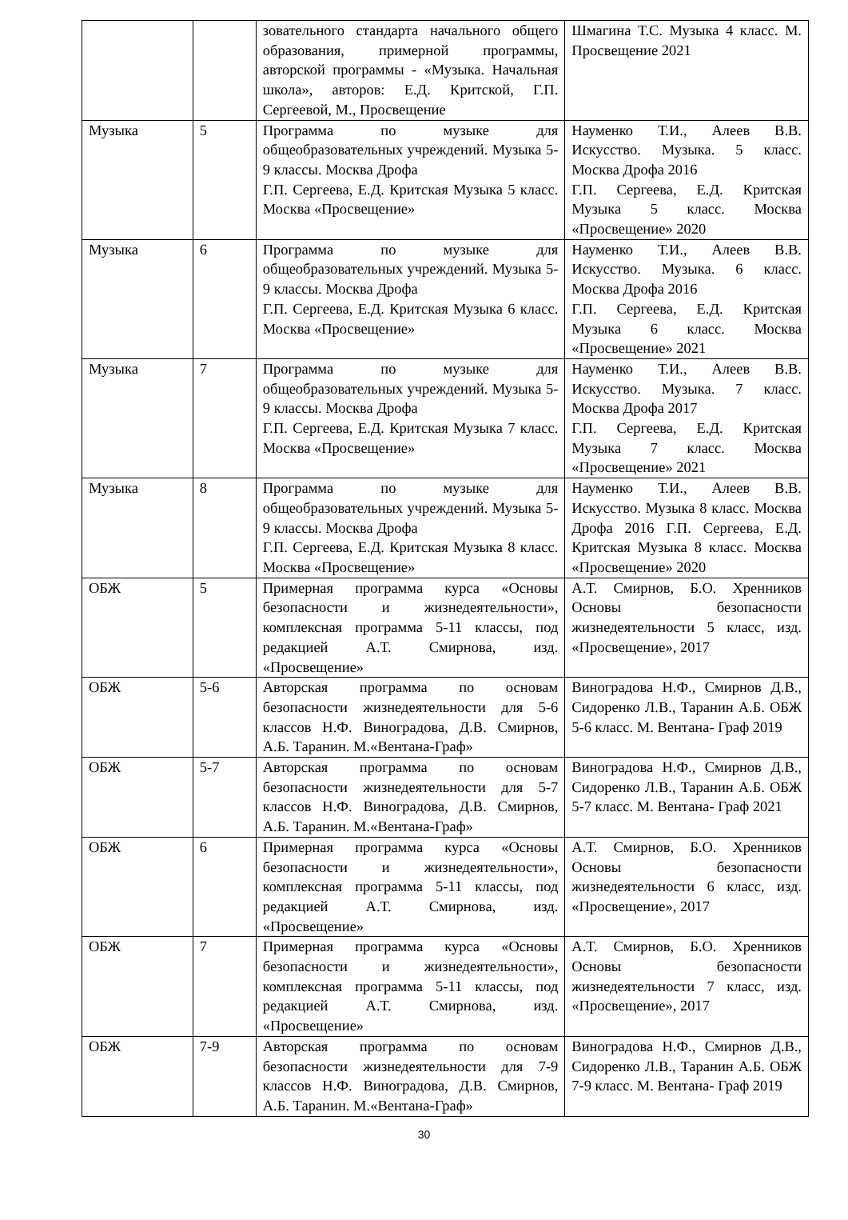| | | зовательного стандарта начального общего образования, примерной программы, авторской программы - «Музыка. Начальная школа», авторов: Е.Д. Критской, Г.П. Сергеевой, М., Просвещение | Шмагина Т.С. Музыка 4 класс. М. Просвещение 2021 |
| Музыка | 5 | Программа по музыке для общеобразовательных учреждений. Музыка 5-9 классы. Москва Дрофа Г.П. Сергеева, Е.Д. Критская Музыка 5 класс. Москва «Просвещение» | Науменко Т.И., Алеев В.В. Искусство. Музыка. 5 класс. Москва Дрофа 2016 Г.П. Сергеева, Е.Д. Критская Музыка 5 класс. Москва «Просвещение» 2020 |
| Музыка | 6 | Программа по музыке для общеобразовательных учреждений. Музыка 5-9 классы. Москва Дрофа Г.П. Сергеева, Е.Д. Критская Музыка 6 класс. Москва «Просвещение» | Науменко Т.И., Алеев В.В. Искусство. Музыка. 6 класс. Москва Дрофа 2016 Г.П. Сергеева, Е.Д. Критская Музыка 6 класс. Москва «Просвещение» 2021 |
| Музыка | 7 | Программа по музыке для общеобразовательных учреждений. Музыка 5-9 классы. Москва Дрофа Г.П. Сергеева, Е.Д. Критская Музыка 7 класс. Москва «Просвещение» | Науменко Т.И., Алеев В.В. Искусство. Музыка. 7 класс. Москва Дрофа 2017 Г.П. Сергеева, Е.Д. Критская Музыка 7 класс. Москва «Просвещение» 2021 |
| Музыка | 8 | Программа по музыке для общеобразовательных учреждений. Музыка 5-9 классы. Москва Дрофа Г.П. Сергеева, Е.Д. Критская Музыка 8 класс. Москва «Просвещение» | Науменко Т.И., Алеев В.В. Искусство. Музыка 8 класс. Москва Дрофа 2016 Г.П. Сергеева, Е.Д. Критская Музыка 8 класс. Москва «Просвещение» 2020 |
| ОБЖ | 5 | Примерная программа курса «Основы безопасности и жизнедеятельности», комплексная программа 5-11 классы, под редакцией А.Т. Смирнова, изд. «Просвещение» | А.Т. Смирнов, Б.О. Хренников Основы безопасности жизнедеятельности 5 класс, изд. «Просвещение», 2017 |
| ОБЖ | 5-6 | Авторская программа по основам безопасности жизнедеятельности для 5-6 классов Н.Ф. Виноградова, Д.В. Смирнов, А.Б. Таранин. М.«Вентана-Граф» | Виноградова Н.Ф., Смирнов Д.В., Сидоренко Л.В., Таранин А.Б. ОБЖ 5-6 класс. М. Вентана- Граф 2019 |
| ОБЖ | 5-7 | Авторская программа по основам безопасности жизнедеятельности для 5-7 классов Н.Ф. Виноградова, Д.В. Смирнов, А.Б. Таранин. М.«Вентана-Граф» | Виноградова Н.Ф., Смирнов Д.В., Сидоренко Л.В., Таранин А.Б. ОБЖ 5-7 класс. М. Вентана- Граф 2021 |
| ОБЖ | 6 | Примерная программа курса «Основы безопасности и жизнедеятельности», комплексная программа 5-11 классы, под редакцией А.Т. Смирнова, изд. «Просвещение» | А.Т. Смирнов, Б.О. Хренников Основы безопасности жизнедеятельности 6 класс, изд. «Просвещение», 2017 |
| ОБЖ | 7 | Примерная программа курса «Основы безопасности и жизнедеятельности», комплексная программа 5-11 классы, под редакцией А.Т. Смирнова, изд. «Просвещение» | А.Т. Смирнов, Б.О. Хренников Основы безопасности жизнедеятельности 7 класс, изд. «Просвещение», 2017 |
| ОБЖ | 7-9 | Авторская программа по основам безопасности жизнедеятельности для 7-9 классов Н.Ф. Виноградова, Д.В. Смирнов, А.Б. Таранин. М.«Вентана-Граф» | Виноградова Н.Ф., Смирнов Д.В., Сидоренко Л.В., Таранин А.Б. ОБЖ 7-9 класс. М. Вентана- Граф 2019 |
30